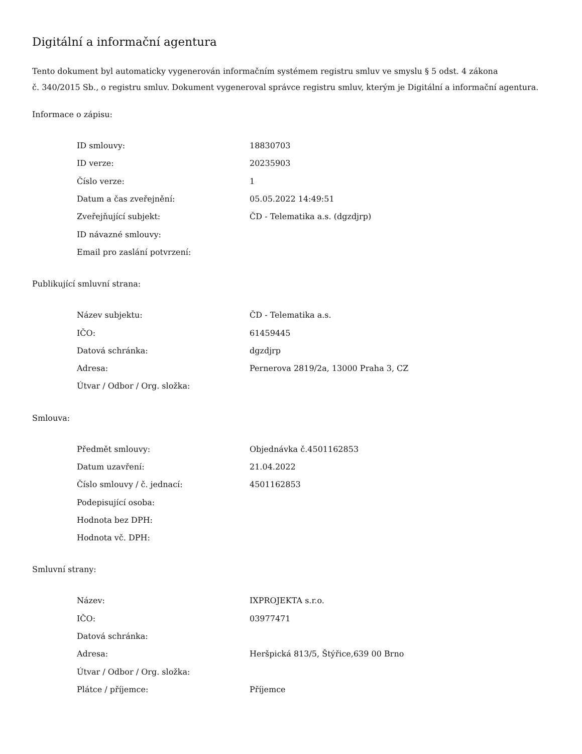Digitální a informační agentura
Tento dokument byl automaticky vygenerován informačním systémem registru smluv ve smyslu § 5 odst. 4 zákona
č. 340/2015 Sb., o registru smluv. Dokument vygeneroval správce registru smluv, kterým je Digitální a informační agentura.
Informace o zápisu:
| ID smlouvy: | 18830703 |
| ID verze: | 20235903 |
| Číslo verze: | 1 |
| Datum a čas zveřejnění: | 05.05.2022 14:49:51 |
| Zveřejňující subjekt: | ČD - Telematika a.s. (dgzdjrp) |
| ID návazné smlouvy: | |
| Email pro zaslání potvrzení: | |
Publikující smluvní strana:
| Název subjektu: | ČD - Telematika a.s. |
| IČO: | 61459445 |
| Datová schránka: | dgzdjrp |
| Adresa: | Pernerova 2819/2a, 13000 Praha 3, CZ |
| Útvar / Odbor / Org. složka: | |
Smlouva:
| Předmět smlouvy: | Objednávka č.4501162853 |
| Datum uzavření: | 21.04.2022 |
| Číslo smlouvy / č. jednací: | 4501162853 |
| Podepisující osoba: | |
| Hodnota bez DPH: | |
| Hodnota vč. DPH: | |
Smluvní strany:
| Název: | IXPROJEKTA s.r.o. |
| IČO: | 03977471 |
| Datová schránka: | |
| Adresa: | Heršpická 813/5, Štýřice,639 00 Brno |
| Útvar / Odbor / Org. složka: | |
| Plátce / příjemce: | Příjemce |